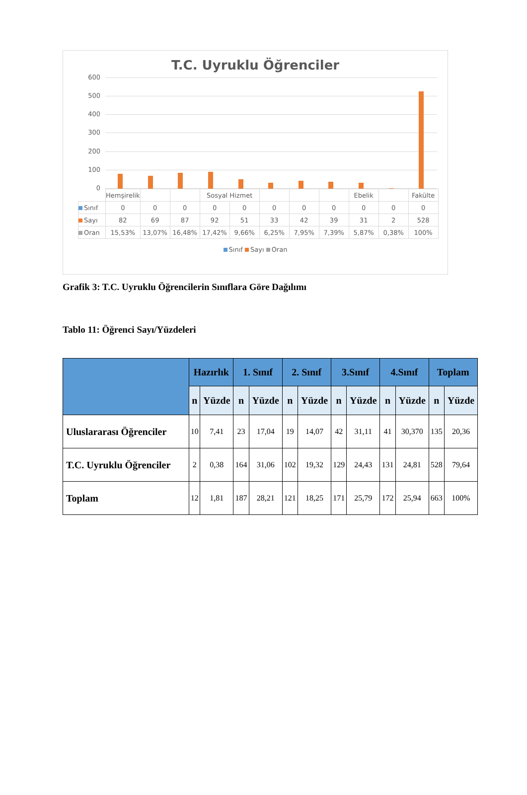T.C. Uyruklu Öğrenciler
600
500
400
300
200
100
0
| | Hemşirelik | | | Sosyal Hizmet | | | | | Ebelik | | Fakülte |
| Sınıf | 0 | 0 | 0 | 0 | 0 | 0 | 0 | 0 | 0 | 0 | 0 |
| Sayı | 82 | 69 | 87 | 92 | 51 | 33 | 42 | 39 | 31 | 2 | 528 |
| Oran | 15,53% | 13,07% | 16,48% | 17,42% | 9,66% | 6,25% | 7,95% | 7,39% | 5,87% | 0,38% | 100% |
Sınıf Sayı Oran
Grafik 3: T.C. Uyruklu Öğrencilerin Sınıflara Göre Dağılımı
Tablo 11: Öğrenci Sayı/Yüzdeleri
| | Hazırlık | | 1. Sınıf | | 2. Sınıf | | 3.Sınıf | | 4.Sınıf | | Toplam | |
| --- | --- | --- | --- | --- | --- | --- | --- | --- | --- | --- | --- | --- |
| | n | Yüzde | n | Yüzde | n | Yüzde | n | Yüzde | n | Yüzde | n | Yüzde |
| Uluslararası Öğrenciler | 10 | 7,41 | 23 | 17,04 | 19 | 14,07 | 42 | 31,11 | 41 | 30,370 | 135 | 20,36 |
| T.C. Uyruklu Öğrenciler | 2 | 0,38 | 164 | 31,06 | 102 | 19,32 | 129 | 24,43 | 131 | 24,81 | 528 | 79,64 |
| Toplam | 12 | 1,81 | 187 | 28,21 | 121 | 18,25 | 171 | 25,79 | 172 | 25,94 | 663 | 100% |